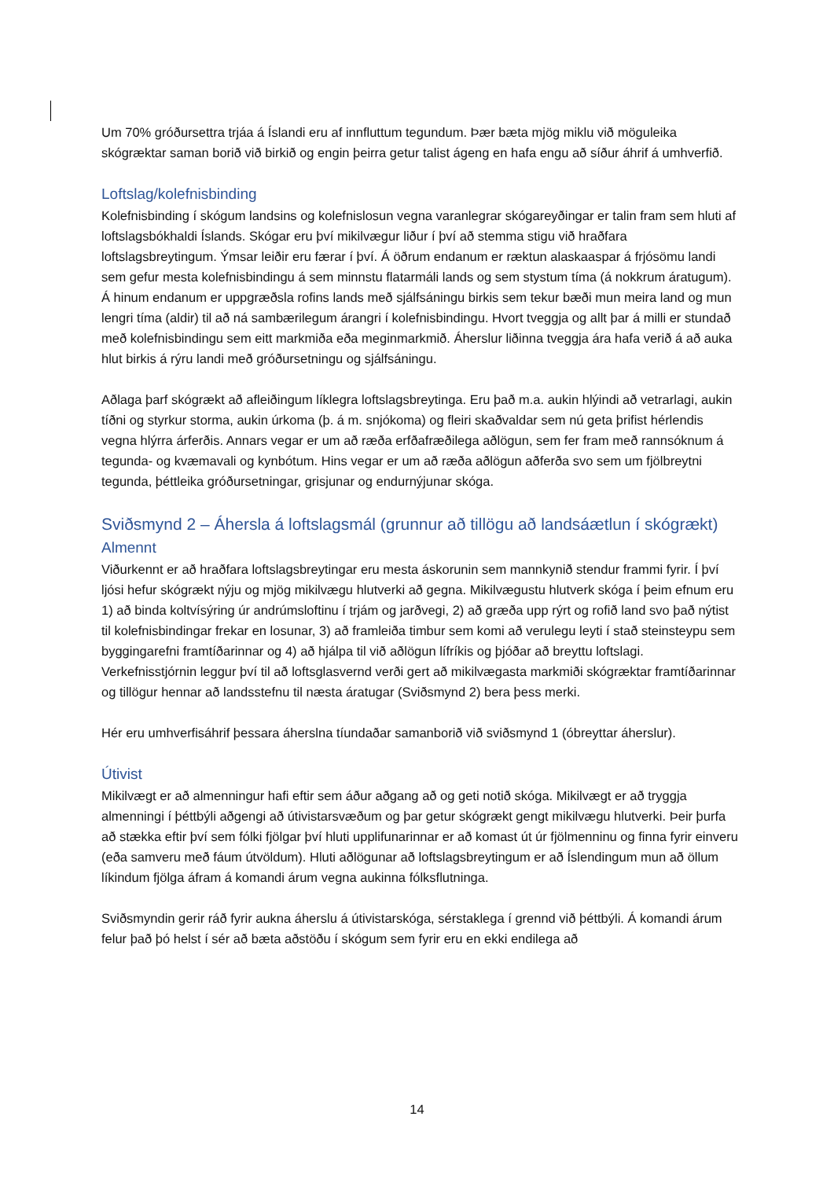Um 70% gróðursettra trjáa á Íslandi eru af innfluttum tegundum. Þær bæta mjög miklu við möguleika skógræktar saman borið við birkið og engin þeirra getur talist ágeng en hafa engu að síður áhrif á umhverfið.
Loftslag/kolefnisbinding
Kolefnisbinding í skógum landsins og kolefnislosun vegna varanlegrar skógareyðingar er talin fram sem hluti af loftslagsbókhaldi Íslands. Skógar eru því mikilvægur liður í því að stemma stigu við hraðfara loftslagsbreytingum. Ýmsar leiðir eru færar í því. Á öðrum endanum er ræktun alaskaaspar á frjósömu landi sem gefur mesta kolefnisbindingu á sem minnstu flatarmáli lands og sem stystum tíma (á nokkrum áratugum). Á hinum endanum er uppgræðsla rofins lands með sjálfsáningu birkis sem tekur bæði mun meira land og mun lengri tíma (aldir) til að ná sambærilegum árangri í kolefnisbindingu. Hvort tveggja og allt þar á milli er stundað með kolefnisbindingu sem eitt markmiða eða meginmarkmið. Áherslur liðinna tveggja ára hafa verið á að auka hlut birkis á rýru landi með gróðursetningu og sjálfsáningu.
Aðlaga þarf skógrækt að afleiðingum líklegra loftslagsbreytinga. Eru það m.a. aukin hlýindi að vetrarlagi, aukin tíðni og styrkur storma, aukin úrkoma (þ. á m. snjókoma) og fleiri skaðvaldar sem nú geta þrifist hérlendis vegna hlýrra árferðis. Annars vegar er um að ræða erfðafræðilega aðlögun, sem fer fram með rannsóknum á tegunda- og kvæmavali og kynbótum. Hins vegar er um að ræða aðlögun aðferða svo sem um fjölbreytni tegunda, þéttleika gróðursetningar, grisjunar og endurnýjunar skóga.
Sviðsmynd 2 – Áhersla á loftslagsmál (grunnur að tillögu að landsáætlun í skógrækt)
Almennt
Viðurkennt er að hraðfara loftslagsbreytingar eru mesta áskorunin sem mannkynið stendur frammi fyrir. Í því ljósi hefur skógrækt nýju og mjög mikilvægu hlutverki að gegna. Mikilvægustu hlutverk skóga í þeim efnum eru 1) að binda koltvísýring úr andrúmsloftinu í trjám og jarðvegi, 2) að græða upp rýrt og rofið land svo það nýtist til kolefnisbindingar frekar en losunar, 3) að framleiða timbur sem komi að verulegu leyti í stað steinsteypu sem byggingarefni framtíðarinnar og 4) að hjálpa til við aðlögun lífríkis og þjóðar að breyttu loftslagi. Verkefnisstjórnin leggur því til að loftsglasvernd verði gert að mikilvægasta markmiði skógræktar framtíðarinnar og tillögur hennar að landsstefnu til næsta áratugar (Sviðsmynd 2) bera þess merki.
Hér eru umhverfisáhrif þessara áherslna tíundaðar samanborið við sviðsmynd 1 (óbreyttar áherslur).
Útivist
Mikilvægt er að almenningur hafi eftir sem áður aðgang að og geti notið skóga. Mikilvægt er að tryggja almenningi í þéttbýli aðgengi að útivistarsvæðum og þar getur skógrækt gengt mikilvægu hlutverki. Þeir þurfa að stækka eftir því sem fólki fjölgar því hluti upplifunarinnar er að komast út úr fjölmenninu og finna fyrir einveru (eða samveru með fáum útvöldum). Hluti aðlögunar að loftslagsbreytingum er að Íslendingum mun að öllum líkindum fjölga áfram á komandi árum vegna aukinna fólksflutninga.
Sviðsmyndin gerir ráð fyrir aukna áherslu á útivistarskóga, sérstaklega í grennd við þéttbýli. Á komandi árum felur það þó helst í sér að bæta aðstöðu í skógum sem fyrir eru en ekki endilega að
14